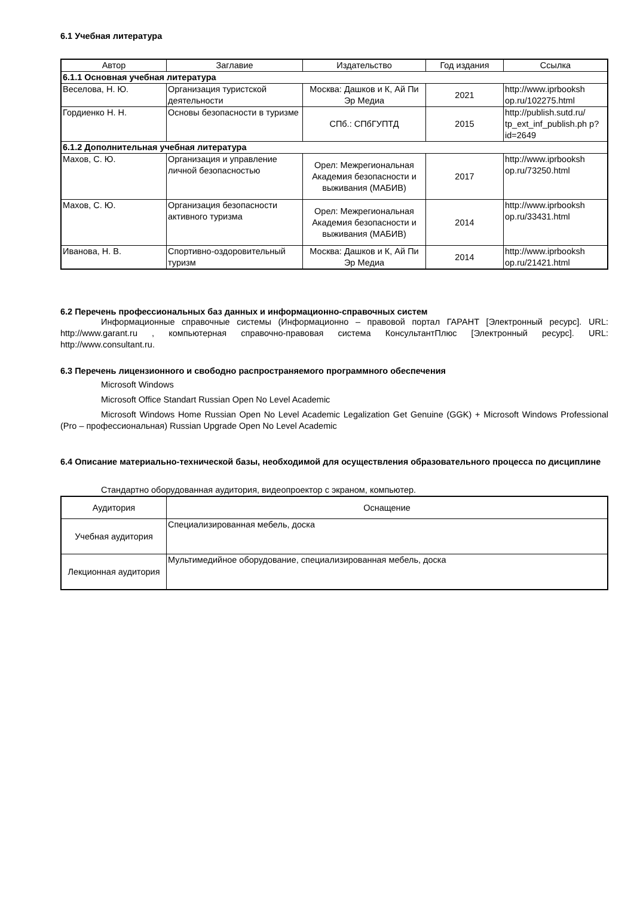6.1 Учебная литература
| Автор | Заглавие | Издательство | Год издания | Ссылка |
| --- | --- | --- | --- | --- |
| 6.1.1 Основная учебная литература | | | | |
| Веселова, Н. Ю. | Организация туристской деятельности | Москва: Дашков и К, Ай Пи Эр Медиа | 2021 | http://www.iprbooksh op.ru/102275.html |
| Гордиенко Н. Н. | Основы безопасности в туризме | СПб.: СПбГУПТД | 2015 | http://publish.sutd.ru/ tp_ext_inf_publish.ph p?id=2649 |
| 6.1.2 Дополнительная учебная литература | | | | |
| Махов, С. Ю. | Организация и управление личной безопасностью | Орел: Межрегиональная Академия безопасности и выживания (МАБИВ) | 2017 | http://www.iprbooksh op.ru/73250.html |
| Махов, С. Ю. | Организация безопасности активного туризма | Орел: Межрегиональная Академия безопасности и выживания (МАБИВ) | 2014 | http://www.iprbooksh op.ru/33431.html |
| Иванова, Н. В. | Спортивно-оздоровительный туризм | Москва: Дашков и К, Ай Пи Эр Медиа | 2014 | http://www.iprbooksh op.ru/21421.html |
6.2 Перечень профессиональных баз данных и информационно-справочных систем
Информационные справочные системы (Информационно – правовой портал ГАРАНТ [Электронный ресурс]. URL: http://www.garant.ru , компьютерная справочно-правовая система КонсультантПлюс [Электронный ресурс]. URL: http://www.consultant.ru.
6.3 Перечень лицензионного и свободно распространяемого программного обеспечения
Microsoft Windows
Microsoft Office Standart Russian Open No Level Academic
Microsoft Windows Home Russian Open No Level Academic Legalization Get Genuine (GGK) + Microsoft Windows Professional (Pro – профессиональная) Russian Upgrade Open No Level Academic
6.4 Описание материально-технической базы, необходимой для осуществления образовательного процесса по дисциплине
Стандартно оборудованная аудитория, видеопроектор с экраном, компьютер.
| Аудитория | Оснащение |
| --- | --- |
| Учебная аудитория | Специализированная мебель, доска |
| Лекционная аудитория | Мультимедийное оборудование, специализированная мебель, доска |